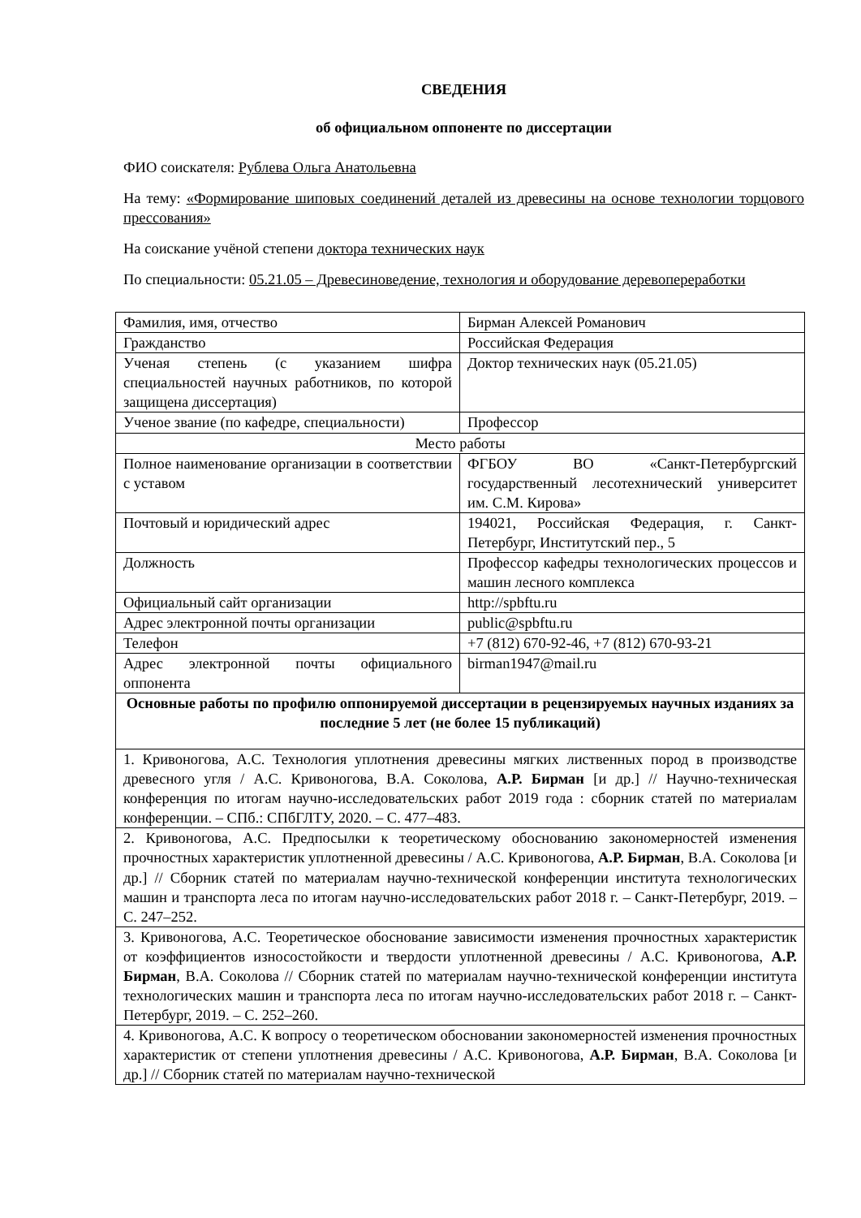СВЕДЕНИЯ
об официальном оппоненте по диссертации
ФИО соискателя: Рублева Ольга Анатольевна
На тему: «Формирование шиповых соединений деталей из древесины на основе технологии торцового прессования»
На соискание учёной степени доктора технических наук
По специальности: 05.21.05 – Древесиноведение, технология и оборудование деревопереработки
| Фамилия, имя, отчество | Бирман Алексей Романович |
| Гражданство | Российская Федерация |
| Ученая степень (с указанием шифра специальностей научных работников, по которой защищена диссертация) | Доктор технических наук (05.21.05) |
| Ученое звание (по кафедре, специальности) | Профессор |
| Место работы | |
| Полное наименование организации в соответствии с уставом | ФГБОУ ВО «Санкт-Петербургский государственный лесотехнический университет им. С.М. Кирова» |
| Почтовый и юридический адрес | 194021, Российская Федерация, г. Санкт-Петербург, Институтский пер., 5 |
| Должность | Профессор кафедры технологических процессов и машин лесного комплекса |
| Официальный сайт организации | http://spbftu.ru |
| Адрес электронной почты организации | public@spbftu.ru |
| Телефон | +7 (812) 670-92-46, +7 (812) 670-93-21 |
| Адрес электронной почты официального оппонента | birman1947@mail.ru |
| Основные работы по профилю оппонируемой диссертации в рецензируемых научных изданиях за последние 5 лет (не более 15 публикаций) | |
| 1. Кривоногова, А.С. Технология уплотнения древесины мягких лиственных пород в производстве древесного угля / А.С. Кривоногова, В.А. Соколова, А.Р. Бирман [и др.] // Научно-техническая конференция по итогам научно-исследовательских работ 2019 года : сборник статей по материалам конференции. – СПб.: СПбГЛТУ, 2020. – С. 477–483. | |
| 2. Кривоногова, А.С. Предпосылки к теоретическому обоснованию закономерностей изменения прочностных характеристик уплотненной древесины / А.С. Кривоногова, А.Р. Бирман , В.А. Соколова [и др.] // Сборник статей по материалам научно-технической конференции института технологических машин и транспорта леса по итогам научно-исследовательских работ 2018 г. – Санкт-Петербург, 2019. – С. 247–252. | |
| 3. Кривоногова, А.С. Теоретическое обоснование зависимости изменения прочностных характеристик от коэффициентов износостойкости и твердости уплотненной древесины / А.С. Кривоногова, А.Р. Бирман , В.А. Соколова // Сборник статей по материалам научно-технической конференции института технологических машин и транспорта леса по итогам научно-исследовательских работ 2018 г. – Санкт-Петербург, 2019. – С. 252–260. | |
| 4. Кривоногова, А.С. К вопросу о теоретическом обосновании закономерностей изменения прочностных характеристик от степени уплотнения древесины / А.С. Кривоногова, А.Р. Бирман , В.А. Соколова [и др.] // Сборник статей по материалам научно-технической | |